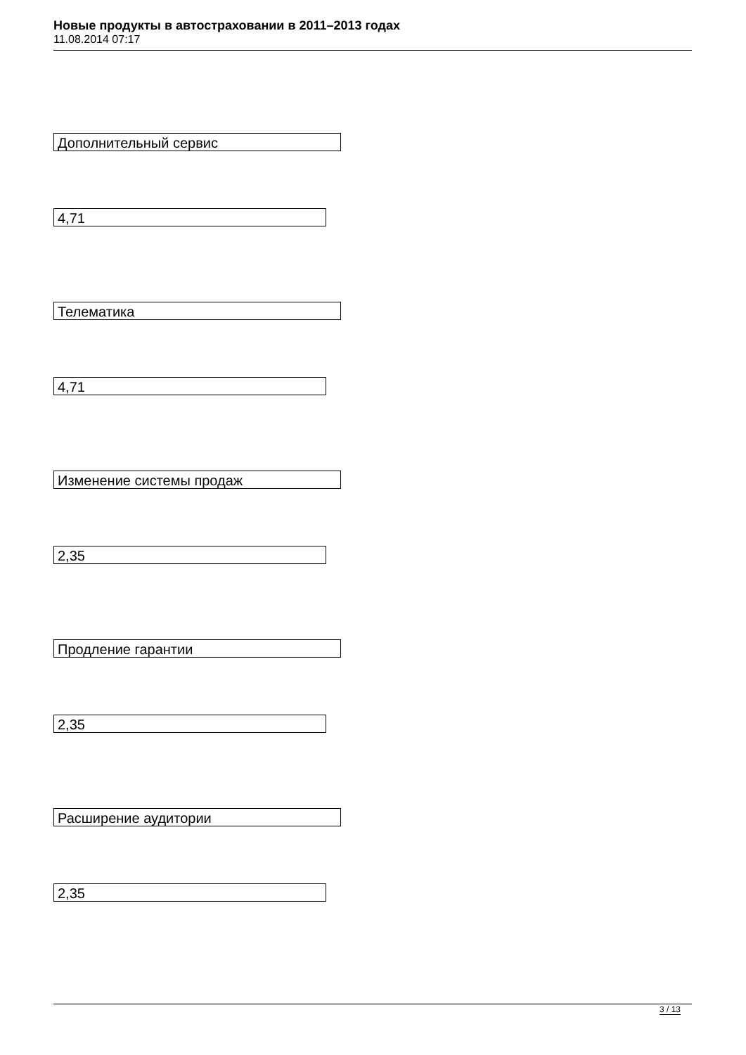Новые продукты в автостраховании в 2011–2013 годах
11.08.2014 07:17
Дополнительный сервис
4,71
Телематика
4,71
Изменение системы продаж
2,35
Продление гарантии
2,35
Расширение аудитории
2,35
3 / 13